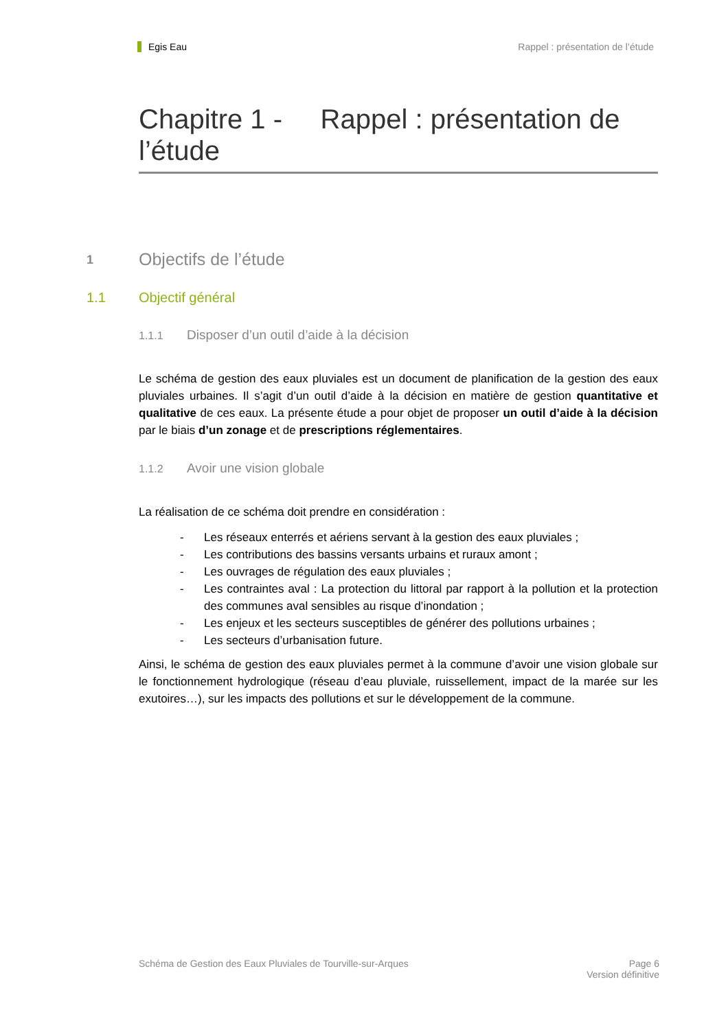Egis Eau Rappel : présentation de l’étude
Chapitre 1 - Rappel : présentation de l’étude
1 Objectifs de l’étude
1.1 Objectif général
1.1.1 Disposer d’un outil d’aide à la décision
Le schéma de gestion des eaux pluviales est un document de planification de la gestion des eaux pluviales urbaines. Il s’agit d’un outil d’aide à la décision en matière de gestion quantitative et qualitative de ces eaux. La présente étude a pour objet de proposer un outil d’aide à la décision par le biais d’un zonage et de prescriptions réglementaires.
1.1.2 Avoir une vision globale
La réalisation de ce schéma doit prendre en considération :
- Les réseaux enterrés et aériens servant à la gestion des eaux pluviales ;
- Les contributions des bassins versants urbains et ruraux amont ;
- Les ouvrages de régulation des eaux pluviales ;
- Les contraintes aval : La protection du littoral par rapport à la pollution et la protection des communes aval sensibles au risque d’inondation ;
- Les enjeux et les secteurs susceptibles de générer des pollutions urbaines ;
- Les secteurs d’urbanisation future.
Ainsi, le schéma de gestion des eaux pluviales permet à la commune d’avoir une vision globale sur le fonctionnement hydrologique (réseau d’eau pluviale, ruissellement, impact de la marée sur les exutoires…), sur les impacts des pollutions et sur le développement de la commune.
Schéma de Gestion des Eaux Pluviales de Tourville-sur-Arques Page 6
Version définitive